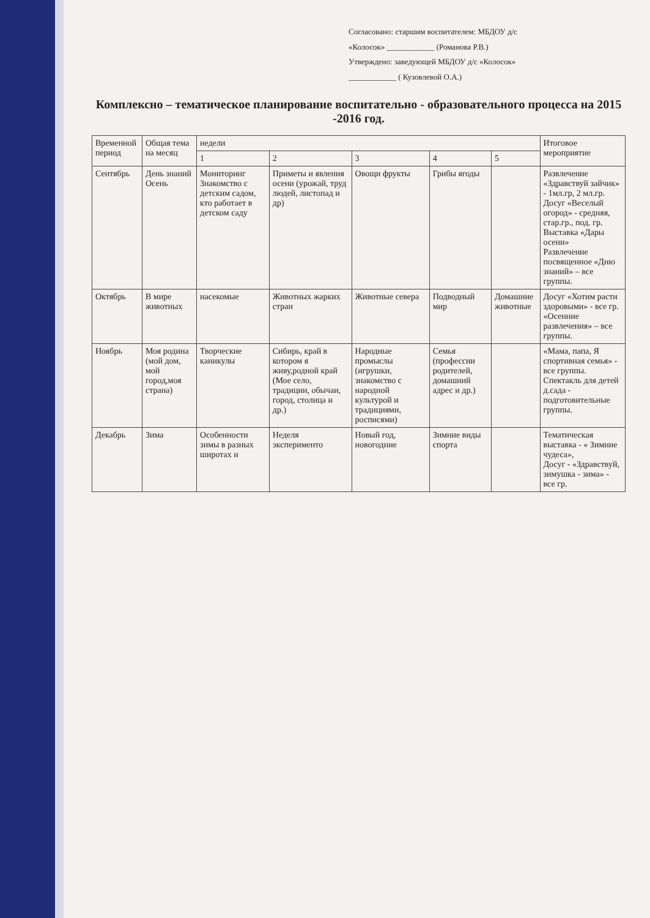Согласовано: старшим воспитателем: МБДОУ д/с
«Колосок» ____________ (Романова Р.В.)
Утверждено: заведующей МБДОУ д/с «Колосок»
____________ ( Кузовлевой О.А.)
Комплексно – тематическое планирование воспитательно - образовательного процесса на 2015 -2016 год.
| Временной период | Общая тема на месяц | недели | | | | | Итоговое мероприятие |
| --- | --- | --- | --- | --- | --- | --- | --- |
| | | 1 | 2 | 3 | 4 | 5 | |
| Сентябрь | День знаний Осень | Мониторинг Знакомство с детским садом, кто работает в детском саду | Приметы и явления осени (урожай, труд людей, листопад и др) | Овощи фрукты | Грибы ягоды | | Развлечение «Здравствуй зайчик» - 1мл.гр, 2 мл.гр. Досуг «Веселый огород» - средняя, стар.гр., под. гр. Выставка «Дары осени» Развлечение посвященное «Дню знаний» – все группы. |
| Октябрь | В мире животных | насекомые | Животных жарких стран | Животные севера | Подводный мир | Домашние животные | Досуг «Хотим расти здоровыми» - все гр. «Осенние развлечения» – все группы. |
| Ноябрь | Моя родина (мой дом, мой город,моя страна) | Творческие каникулы | Сибирь, край в котором я живу,родной край (Мое село, традиции, обычаи, город, столица и др.) | Народные промыслы (игрушки, знакомство с народной культурой и традициями, росписями) | Семья (профессии родителей, домашний адрес и др.) | | «Мама, папа, Я спортивная семья» - все группы. Спектакль для детей д.сада - подготовительные группы. |
| Декабрь | Зима | Особенности зимы в разных широтах и | Неделя эксперименто | Новый год, новогодние | Зимние виды спорта | | Тематическая выставка - « Зимние чудеса», Досуг - «Здравствуй, зимушка - зима» - все гр. |